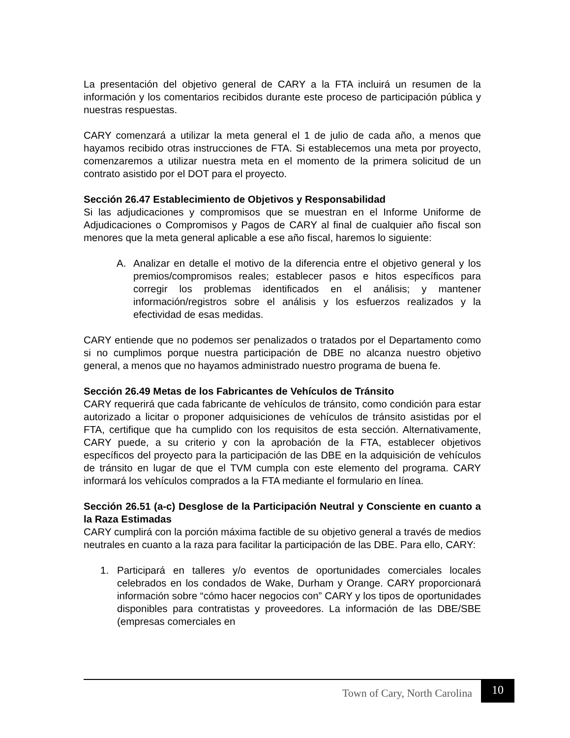La presentación del objetivo general de CARY a la FTA incluirá un resumen de la información y los comentarios recibidos durante este proceso de participación pública y nuestras respuestas.
CARY comenzará a utilizar la meta general el 1 de julio de cada año, a menos que hayamos recibido otras instrucciones de FTA. Si establecemos una meta por proyecto, comenzaremos a utilizar nuestra meta en el momento de la primera solicitud de un contrato asistido por el DOT para el proyecto.
Sección 26.47 Establecimiento de Objetivos y Responsabilidad
Si las adjudicaciones y compromisos que se muestran en el Informe Uniforme de Adjudicaciones o Compromisos y Pagos de CARY al final de cualquier año fiscal son menores que la meta general aplicable a ese año fiscal, haremos lo siguiente:
A. Analizar en detalle el motivo de la diferencia entre el objetivo general y los premios/compromisos reales; establecer pasos e hitos específicos para corregir los problemas identificados en el análisis; y mantener información/registros sobre el análisis y los esfuerzos realizados y la efectividad de esas medidas.
CARY entiende que no podemos ser penalizados o tratados por el Departamento como si no cumplimos porque nuestra participación de DBE no alcanza nuestro objetivo general, a menos que no hayamos administrado nuestro programa de buena fe.
Sección 26.49 Metas de los Fabricantes de Vehículos de Tránsito
CARY requerirá que cada fabricante de vehículos de tránsito, como condición para estar autorizado a licitar o proponer adquisiciones de vehículos de tránsito asistidas por el FTA, certifique que ha cumplido con los requisitos de esta sección. Alternativamente, CARY puede, a su criterio y con la aprobación de la FTA, establecer objetivos específicos del proyecto para la participación de las DBE en la adquisición de vehículos de tránsito en lugar de que el TVM cumpla con este elemento del programa. CARY informará los vehículos comprados a la FTA mediante el formulario en línea.
Sección 26.51 (a-c) Desglose de la Participación Neutral y Consciente en cuanto a la Raza Estimadas
CARY cumplirá con la porción máxima factible de su objetivo general a través de medios neutrales en cuanto a la raza para facilitar la participación de las DBE. Para ello, CARY:
1. Participará en talleres y/o eventos de oportunidades comerciales locales celebrados en los condados de Wake, Durham y Orange. CARY proporcionará información sobre “cómo hacer negocios con” CARY y los tipos de oportunidades disponibles para contratistas y proveedores. La información de las DBE/SBE (empresas comerciales en
Town of Cary, North Carolina 10